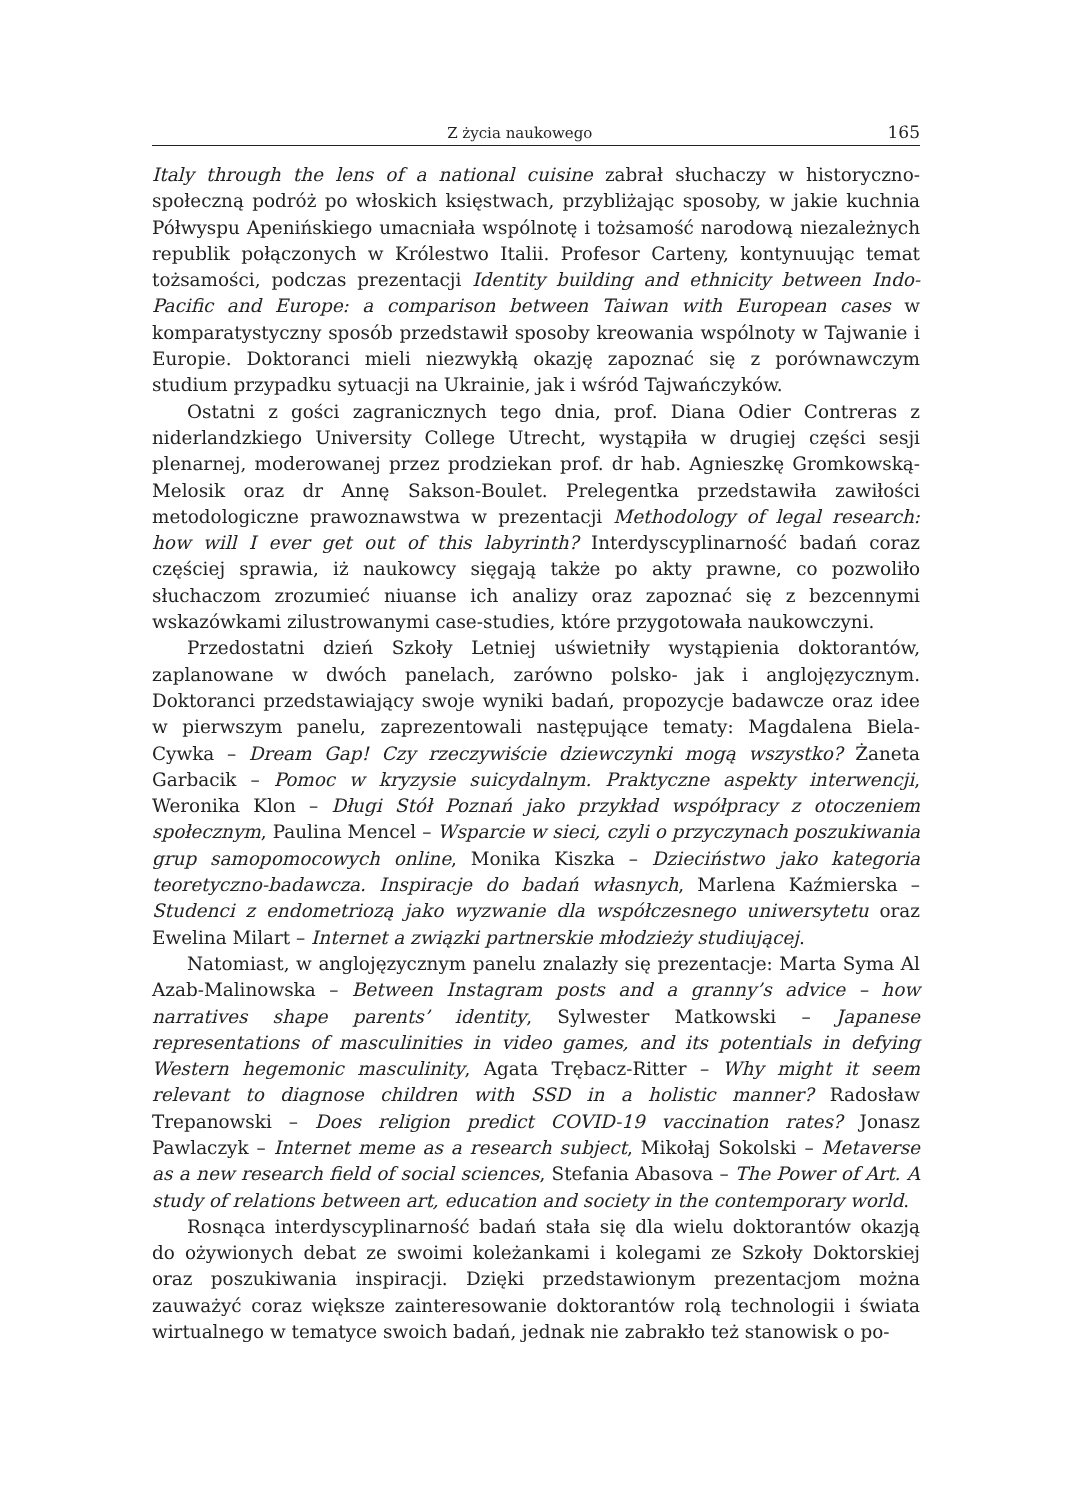Z życia naukowego 165
Italy through the lens of a national cuisine zabrał słuchaczy w historyczno-społeczną podróż po włoskich księstwach, przybliżając sposoby, w jakie kuchnia Półwyspu Apenińskiego umacniała wspólnotę i tożsamość narodową niezależnych republik połączonych w Królestwo Italii. Profesor Carteny, kontynuując temat tożsamości, podczas prezentacji Identity building and ethnicity between Indo-Pacific and Europe: a comparison between Taiwan with European cases w komparatystyczny sposób przedstawił sposoby kreowania wspólnoty w Tajwanie i Europie. Doktoranci mieli niezwykłą okazję zapoznać się z porównawczym studium przypadku sytuacji na Ukrainie, jak i wśród Tajwańczyków.
Ostatni z gości zagranicznych tego dnia, prof. Diana Odier Contreras z niderlandzkiego University College Utrecht, wystąpiła w drugiej części sesji plenarnej, moderowanej przez prodziekan prof. dr hab. Agnieszkę Gromkowską-Melosik oraz dr Annę Sakson-Boulet. Prelegentka przedstawiła zawiłości metodologiczne prawoznawstwa w prezentacji Methodology of legal research: how will I ever get out of this labyrinth? Interdyscyplinarność badań coraz częściej sprawia, iż naukowcy sięgają także po akty prawne, co pozwoliło słuchaczom zrozumieć niuanse ich analizy oraz zapoznać się z bezcennymi wskazówkami zilustrowanymi case-studies, które przygotowała naukowczyni.
Przedostatni dzień Szkoły Letniej uświetniły wystąpienia doktorantów, zaplanowane w dwóch panelach, zarówno polsko- jak i anglojęzycznym. Doktoranci przedstawiający swoje wyniki badań, propozycje badawcze oraz idee w pierwszym panelu, zaprezentowali następujące tematy: Magdalena Biela-Cywka – Dream Gap! Czy rzeczywiście dziewczynki mogą wszystko? Żaneta Garbacik – Pomoc w kryzysie suicydalnym. Praktyczne aspekty interwencji, Weronika Klon – Długi Stół Poznań jako przykład współpracy z otoczeniem społecznym, Paulina Mencel – Wsparcie w sieci, czyli o przyczynach poszukiwania grup samopomocowych online, Monika Kiszka – Dzieciństwo jako kategoria teoretyczno-badawcza. Inspiracje do badań własnych, Marlena Kaźmierska – Studenci z endometriozą jako wyzwanie dla współczesnego uniwersytetu oraz Ewelina Milart – Internet a związki partnerskie młodzieży studiującej.
Natomiast, w anglojęzycznym panelu znalazły się prezentacje: Marta Syma Al Azab-Malinowska – Between Instagram posts and a granny’s advice – how narratives shape parents’ identity, Sylwester Matkowski – Japanese representations of masculinities in video games, and its potentials in defying Western hegemonic masculinity, Agata Trębacz-Ritter – Why might it seem relevant to diagnose children with SSD in a holistic manner? Radosław Trepanowski – Does religion predict COVID-19 vaccination rates? Jonasz Pawlaczyk – Internet meme as a research subject, Mikołaj Sokolski – Metaverse as a new research field of social sciences, Stefania Abasova – The Power of Art. A study of relations between art, education and society in the contemporary world.
Rosnąca interdyscyplinarność badań stała się dla wielu doktorantów okazją do ożywionych debat ze swoimi koleżankami i kolegami ze Szkoły Doktorskiej oraz poszukiwania inspiracji. Dzięki przedstawionym prezentacjom można zauważyć coraz większe zainteresowanie doktorantów rolą technologii i świata wirtualnego w tematyce swoich badań, jednak nie zabrakło też stanowisk o po-